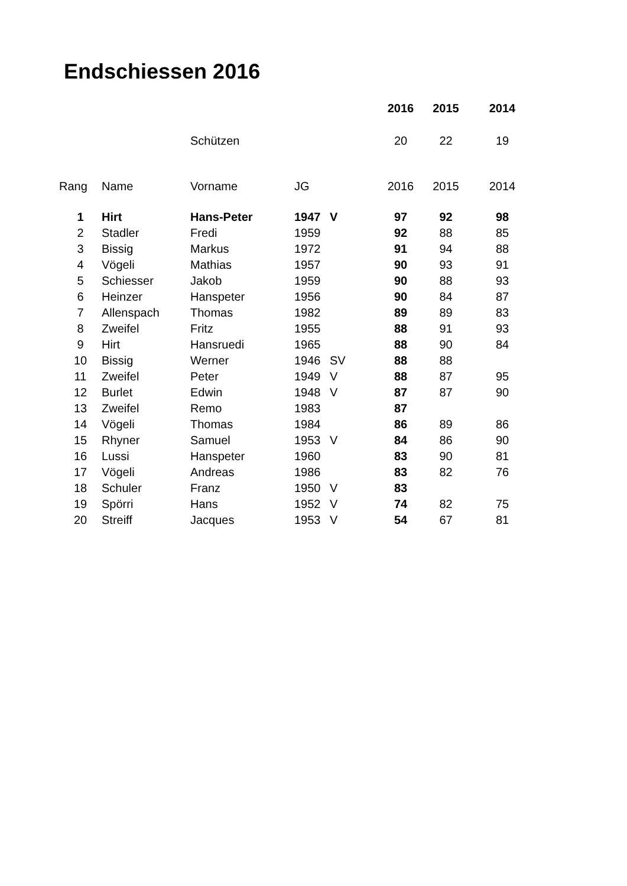Endschiessen 2016
| | | | | | 2016 | 2015 | 2014 |
| --- | --- | --- | --- | --- | --- | --- | --- |
| | | Schützen | | | 20 | 22 | 19 |
| Rang | Name | Vorname | JG | | 2016 | 2015 | 2014 |
| 1 | Hirt | Hans-Peter | 1947 | V | 97 | 92 | 98 |
| 2 | Stadler | Fredi | 1959 | | 92 | 88 | 85 |
| 3 | Bissig | Markus | 1972 | | 91 | 94 | 88 |
| 4 | Vögeli | Mathias | 1957 | | 90 | 93 | 91 |
| 5 | Schiesser | Jakob | 1959 | | 90 | 88 | 93 |
| 6 | Heinzer | Hanspeter | 1956 | | 90 | 84 | 87 |
| 7 | Allenspach | Thomas | 1982 | | 89 | 89 | 83 |
| 8 | Zweifel | Fritz | 1955 | | 88 | 91 | 93 |
| 9 | Hirt | Hansruedi | 1965 | | 88 | 90 | 84 |
| 10 | Bissig | Werner | 1946 | SV | 88 | 88 | |
| 11 | Zweifel | Peter | 1949 | V | 88 | 87 | 95 |
| 12 | Burlet | Edwin | 1948 | V | 87 | 87 | 90 |
| 13 | Zweifel | Remo | 1983 | | 87 | | |
| 14 | Vögeli | Thomas | 1984 | | 86 | 89 | 86 |
| 15 | Rhyner | Samuel | 1953 | V | 84 | 86 | 90 |
| 16 | Lussi | Hanspeter | 1960 | | 83 | 90 | 81 |
| 17 | Vögeli | Andreas | 1986 | | 83 | 82 | 76 |
| 18 | Schuler | Franz | 1950 | V | 83 | | |
| 19 | Spörri | Hans | 1952 | V | 74 | 82 | 75 |
| 20 | Streiff | Jacques | 1953 | V | 54 | 67 | 81 |